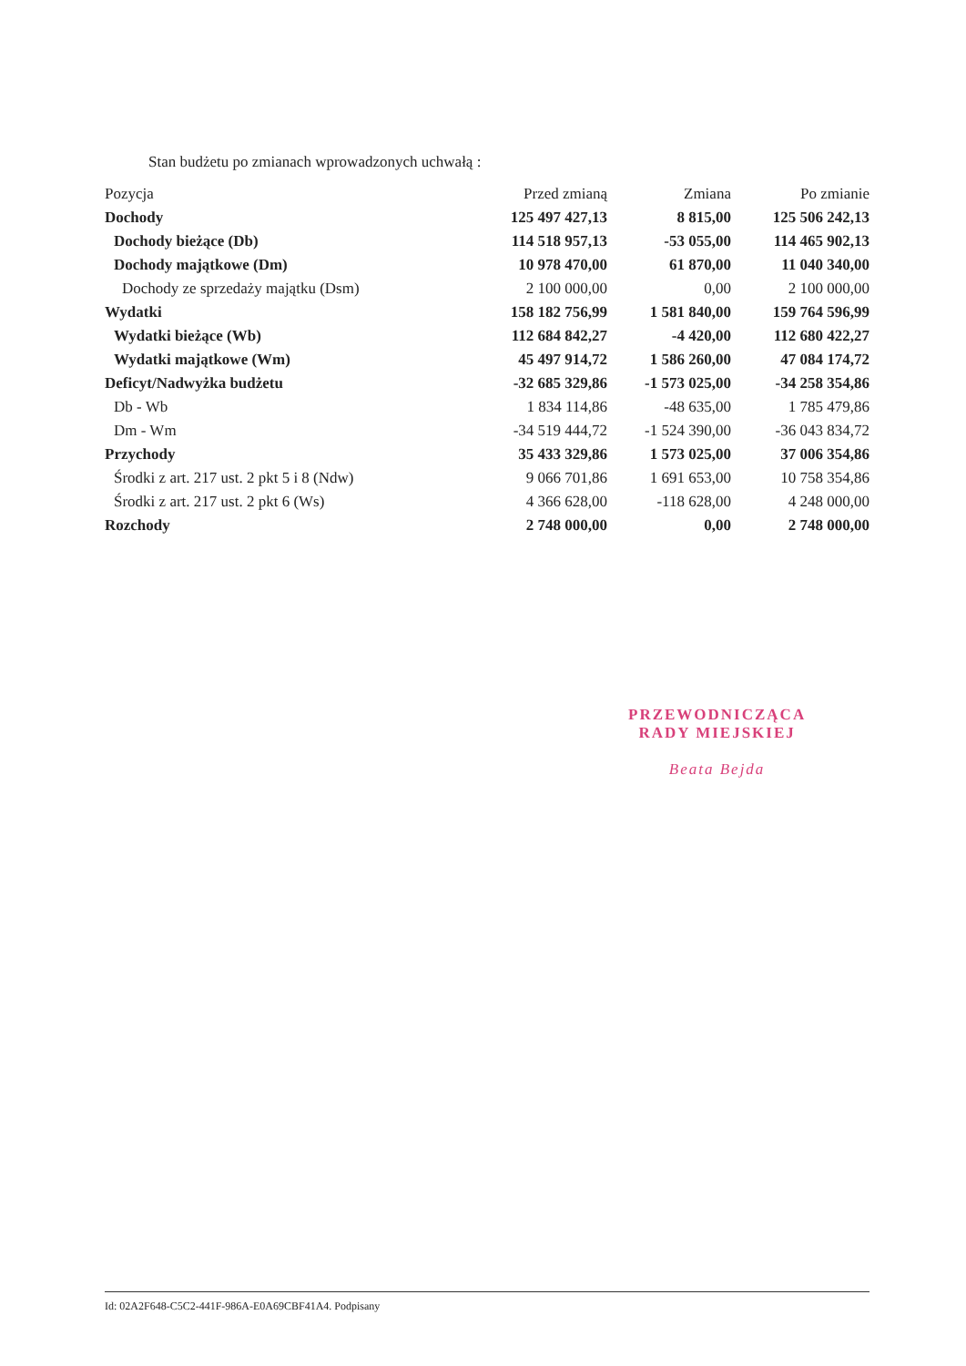Stan budżetu po zmianach wprowadzonych uchwałą :
| Pozycja | Przed zmianą | Zmiana | Po zmianie |
| --- | --- | --- | --- |
| Dochody | 125 497 427,13 | 8 815,00 | 125 506 242,13 |
| Dochody bieżące (Db) | 114 518 957,13 | -53 055,00 | 114 465 902,13 |
| Dochody majątkowe (Dm) | 10 978 470,00 | 61 870,00 | 11 040 340,00 |
| Dochody ze sprzedaży majątku (Dsm) | 2 100 000,00 | 0,00 | 2 100 000,00 |
| Wydatki | 158 182 756,99 | 1 581 840,00 | 159 764 596,99 |
| Wydatki bieżące (Wb) | 112 684 842,27 | -4 420,00 | 112 680 422,27 |
| Wydatki majątkowe (Wm) | 45 497 914,72 | 1 586 260,00 | 47 084 174,72 |
| Deficyt/Nadwyżka budżetu | -32 685 329,86 | -1 573 025,00 | -34 258 354,86 |
| Db - Wb | 1 834 114,86 | -48 635,00 | 1 785 479,86 |
| Dm - Wm | -34 519 444,72 | -1 524 390,00 | -36 043 834,72 |
| Przychody | 35 433 329,86 | 1 573 025,00 | 37 006 354,86 |
| Środki z art. 217 ust. 2 pkt 5 i 8 (Ndw) | 9 066 701,86 | 1 691 653,00 | 10 758 354,86 |
| Środki z art. 217 ust. 2 pkt 6 (Ws) | 4 366 628,00 | -118 628,00 | 4 248 000,00 |
| Rozchody | 2 748 000,00 | 0,00 | 2 748 000,00 |
PRZEWODNICZĄCA
RADY MIEJSKIEJ
Beata Bejda
Id: 02A2F648-C5C2-441F-986A-E0A69CBF41A4. Podpisany